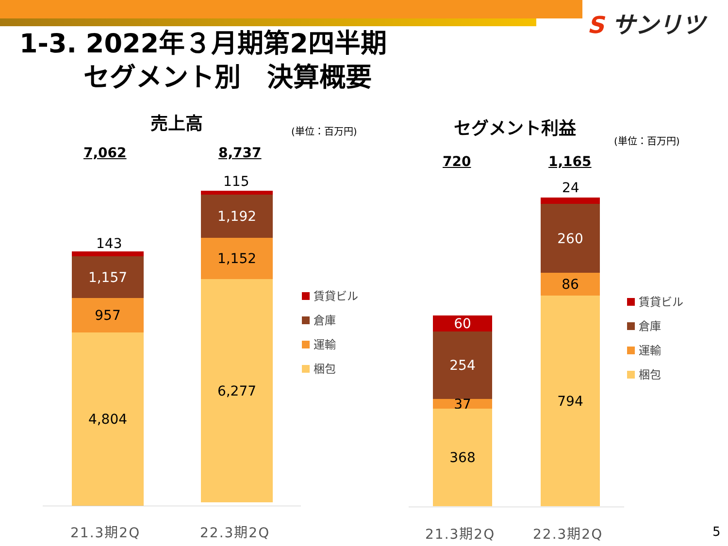S サンリツ
1-3. 2022年３月期第2四半期
セグメント別　決算概要
売上高 (単位：百万円)
7,062 8,737
143
1,157
957
4,804
115
1,192
1,152
6,277
21.3期2Q 22.3期2Q
賃貸ビル
倉庫
運輸
梱包
セグメント利益
(単位：百万円)
720 1,165
60
254
37
368
24
260
86
794
21.3期2Q 22.3期2Q
賃貸ビル
倉庫
運輸
梱包
5